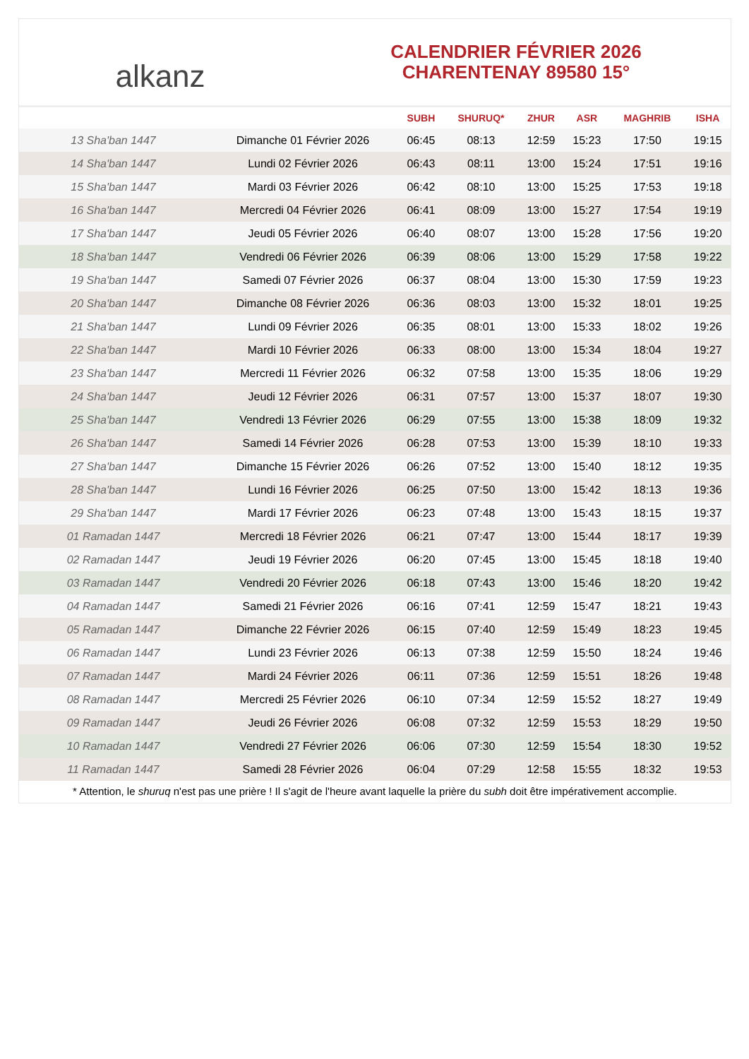alkanz
CALENDRIER FÉVRIER 2026
CHARENTENAY 89580 15°
| | | SUBH | SHURUQ* | ZHUR | ASR | MAGHRIB | ISHA |
| --- | --- | --- | --- | --- | --- | --- | --- |
| 13 Sha'ban 1447 | Dimanche 01 Février 2026 | 06:45 | 08:13 | 12:59 | 15:23 | 17:50 | 19:15 |
| 14 Sha'ban 1447 | Lundi 02 Février 2026 | 06:43 | 08:11 | 13:00 | 15:24 | 17:51 | 19:16 |
| 15 Sha'ban 1447 | Mardi 03 Février 2026 | 06:42 | 08:10 | 13:00 | 15:25 | 17:53 | 19:18 |
| 16 Sha'ban 1447 | Mercredi 04 Février 2026 | 06:41 | 08:09 | 13:00 | 15:27 | 17:54 | 19:19 |
| 17 Sha'ban 1447 | Jeudi 05 Février 2026 | 06:40 | 08:07 | 13:00 | 15:28 | 17:56 | 19:20 |
| 18 Sha'ban 1447 | Vendredi 06 Février 2026 | 06:39 | 08:06 | 13:00 | 15:29 | 17:58 | 19:22 |
| 19 Sha'ban 1447 | Samedi 07 Février 2026 | 06:37 | 08:04 | 13:00 | 15:30 | 17:59 | 19:23 |
| 20 Sha'ban 1447 | Dimanche 08 Février 2026 | 06:36 | 08:03 | 13:00 | 15:32 | 18:01 | 19:25 |
| 21 Sha'ban 1447 | Lundi 09 Février 2026 | 06:35 | 08:01 | 13:00 | 15:33 | 18:02 | 19:26 |
| 22 Sha'ban 1447 | Mardi 10 Février 2026 | 06:33 | 08:00 | 13:00 | 15:34 | 18:04 | 19:27 |
| 23 Sha'ban 1447 | Mercredi 11 Février 2026 | 06:32 | 07:58 | 13:00 | 15:35 | 18:06 | 19:29 |
| 24 Sha'ban 1447 | Jeudi 12 Février 2026 | 06:31 | 07:57 | 13:00 | 15:37 | 18:07 | 19:30 |
| 25 Sha'ban 1447 | Vendredi 13 Février 2026 | 06:29 | 07:55 | 13:00 | 15:38 | 18:09 | 19:32 |
| 26 Sha'ban 1447 | Samedi 14 Février 2026 | 06:28 | 07:53 | 13:00 | 15:39 | 18:10 | 19:33 |
| 27 Sha'ban 1447 | Dimanche 15 Février 2026 | 06:26 | 07:52 | 13:00 | 15:40 | 18:12 | 19:35 |
| 28 Sha'ban 1447 | Lundi 16 Février 2026 | 06:25 | 07:50 | 13:00 | 15:42 | 18:13 | 19:36 |
| 29 Sha'ban 1447 | Mardi 17 Février 2026 | 06:23 | 07:48 | 13:00 | 15:43 | 18:15 | 19:37 |
| 01 Ramadan 1447 | Mercredi 18 Février 2026 | 06:21 | 07:47 | 13:00 | 15:44 | 18:17 | 19:39 |
| 02 Ramadan 1447 | Jeudi 19 Février 2026 | 06:20 | 07:45 | 13:00 | 15:45 | 18:18 | 19:40 |
| 03 Ramadan 1447 | Vendredi 20 Février 2026 | 06:18 | 07:43 | 13:00 | 15:46 | 18:20 | 19:42 |
| 04 Ramadan 1447 | Samedi 21 Février 2026 | 06:16 | 07:41 | 12:59 | 15:47 | 18:21 | 19:43 |
| 05 Ramadan 1447 | Dimanche 22 Février 2026 | 06:15 | 07:40 | 12:59 | 15:49 | 18:23 | 19:45 |
| 06 Ramadan 1447 | Lundi 23 Février 2026 | 06:13 | 07:38 | 12:59 | 15:50 | 18:24 | 19:46 |
| 07 Ramadan 1447 | Mardi 24 Février 2026 | 06:11 | 07:36 | 12:59 | 15:51 | 18:26 | 19:48 |
| 08 Ramadan 1447 | Mercredi 25 Février 2026 | 06:10 | 07:34 | 12:59 | 15:52 | 18:27 | 19:49 |
| 09 Ramadan 1447 | Jeudi 26 Février 2026 | 06:08 | 07:32 | 12:59 | 15:53 | 18:29 | 19:50 |
| 10 Ramadan 1447 | Vendredi 27 Février 2026 | 06:06 | 07:30 | 12:59 | 15:54 | 18:30 | 19:52 |
| 11 Ramadan 1447 | Samedi 28 Février 2026 | 06:04 | 07:29 | 12:58 | 15:55 | 18:32 | 19:53 |
* Attention, le shuruq n'est pas une prière ! Il s'agit de l'heure avant laquelle la prière du subh doit être impérativement accomplie.